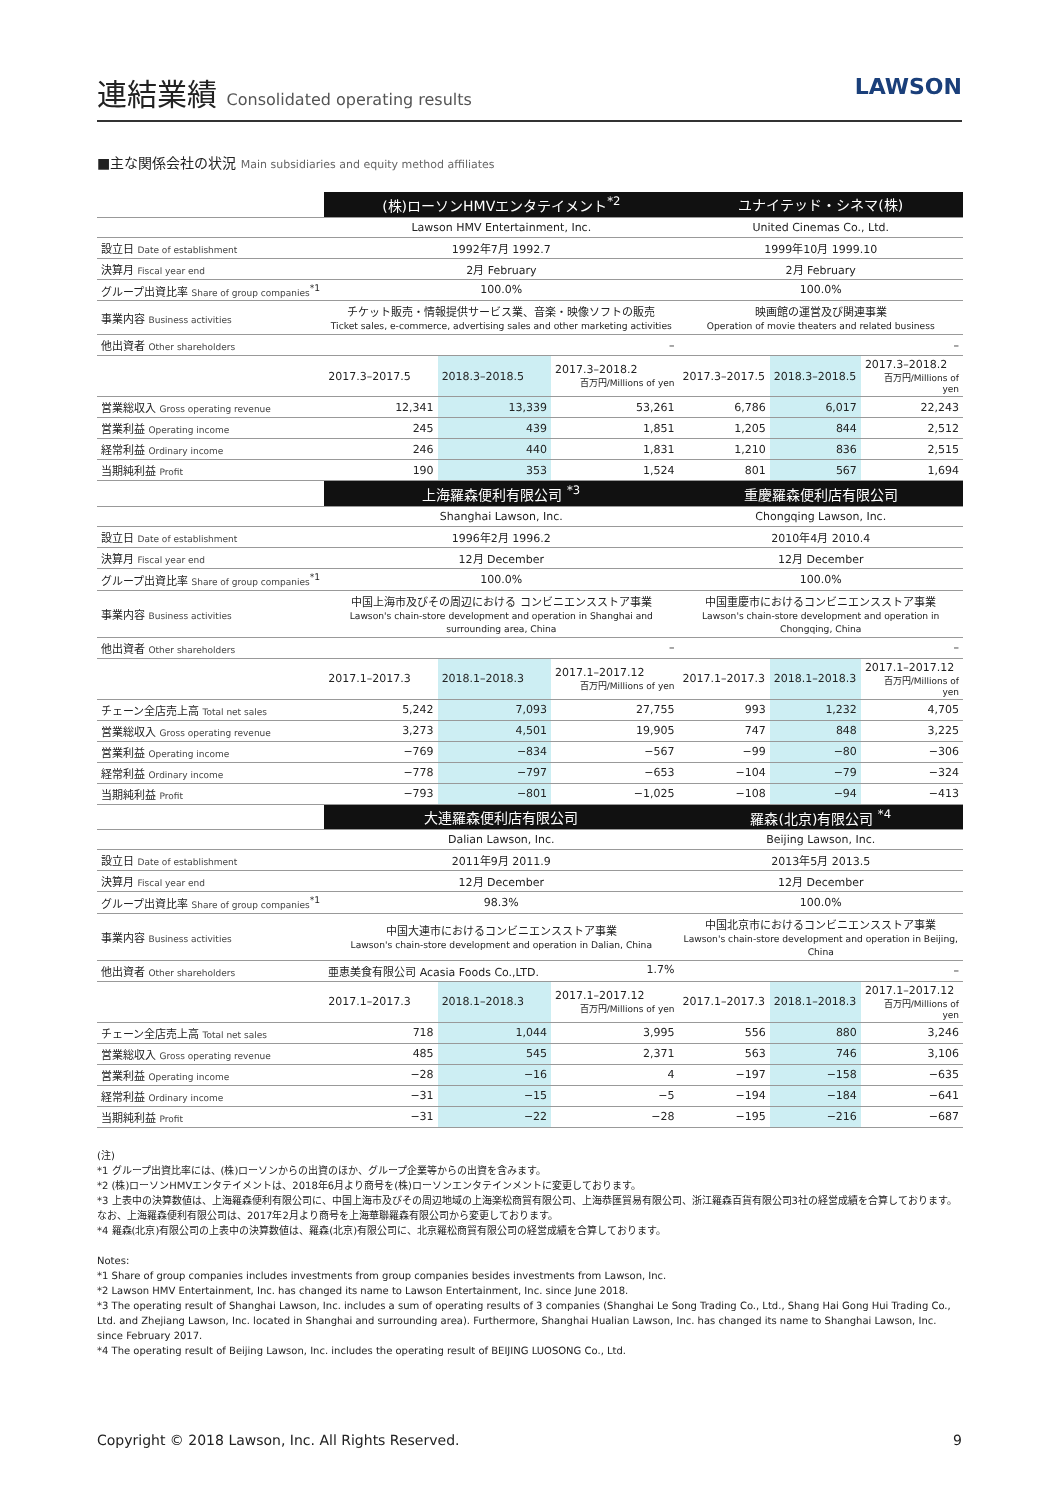連結業績 Consolidated operating results
LAWSON
■主な関係会社の状況 Main subsidiaries and equity method affiliates
| | (株)ローソンHMVエンタテイメント<sup>*2</sup> | | | ユナイテッド・シネマ(株) | | |
| | Lawson HMV Entertainment, Inc. | | | United Cinemas Co., Ltd. | | |
| 設立日 Date of establishment | 1992年7月 1992.7 | | | 1999年10月 1999.10 | | |
| 決算月 Fiscal year end | 2月 February | | | 2月 February | | |
| グループ出資比率 Share of group companies<sup>*1</sup> | 100.0% | | | 100.0% | | |
| 事業内容 Business activities | チケット販売・情報提供サービス業、音楽・映像ソフトの販売 Ticket sales, e-commerce, advertising sales and other marketing activities | | | 映画館の運営及び関連事業 Operation of movie theaters and related business | | |
| 他出資者 Other shareholders | – | | | – | | |
| | 2017.3–2017.5 | 2018.3–2018.5 | 2017.3–2018.2 百万円/Millions of yen | 2017.3–2017.5 | 2018.3–2018.5 | 2017.3–2018.2 百万円/Millions of yen |
| 営業総収入 Gross operating revenue | 12,341 | 13,339 | 53,261 | 6,786 | 6,017 | 22,243 |
| 営業利益 Operating income | 245 | 439 | 1,851 | 1,205 | 844 | 2,512 |
| 経常利益 Ordinary income | 246 | 440 | 1,831 | 1,210 | 836 | 2,515 |
| 当期純利益 Profit | 190 | 353 | 1,524 | 801 | 567 | 1,694 |
| | 上海羅森便利有限公司 <sup>*3</sup> | | | 重慶羅森便利店有限公司 | | |
| | Shanghai Lawson, Inc. | | | Chongqing Lawson, Inc. | | |
| 設立日 Date of establishment | 1996年2月 1996.2 | | | 2010年4月 2010.4 | | |
| 決算月 Fiscal year end | 12月 December | | | 12月 December | | |
| グループ出資比率 Share of group companies<sup>*1</sup> | 100.0% | | | 100.0% | | |
| 事業内容 Business activities | 中国上海市及びその周辺における コンビニエンスストア事業 Lawson's chain-store development and operation in Shanghai and surrounding area, China | | | 中国重慶市におけるコンビニエンスストア事業 Lawson's chain-store development and operation in Chongqing, China | | |
| 他出資者 Other shareholders | – | | | – | | |
| | 2017.1–2017.3 | 2018.1–2018.3 | 2017.1–2017.12 百万円/Millions of yen | 2017.1–2017.3 | 2018.1–2018.3 | 2017.1–2017.12 百万円/Millions of yen |
| チェーン全店売上高 Total net sales | 5,242 | 7,093 | 27,755 | 993 | 1,232 | 4,705 |
| 営業総収入 Gross operating revenue | 3,273 | 4,501 | 19,905 | 747 | 848 | 3,225 |
| 営業利益 Operating income | −769 | −834 | −567 | −99 | −80 | −306 |
| 経常利益 Ordinary income | −778 | −797 | −653 | −104 | −79 | −324 |
| 当期純利益 Profit | −793 | −801 | −1,025 | −108 | −94 | −413 |
| | 大連羅森便利店有限公司 | | | 羅森(北京)有限公司 <sup>*4</sup> | | |
| | Dalian Lawson, Inc. | | | Beijing Lawson, Inc. | | |
| 設立日 Date of establishment | 2011年9月 2011.9 | | | 2013年5月 2013.5 | | |
| 決算月 Fiscal year end | 12月 December | | | 12月 December | | |
| グループ出資比率 Share of group companies<sup>*1</sup> | 98.3% | | | 100.0% | | |
| 事業内容 Business activities | 中国大連市におけるコンビニエンスストア事業 Lawson's chain-store development and operation in Dalian, China | | | 中国北京市におけるコンビニエンスストア事業 Lawson's chain-store development and operation in Beijing, China | | |
| 他出資者 Other shareholders | 亜恵美食有限公司 Acasia Foods Co.,LTD. 1.7% | | | – | | |
| | 2017.1–2017.3 | 2018.1–2018.3 | 2017.1–2017.12 百万円/Millions of yen | 2017.1–2017.3 | 2018.1–2018.3 | 2017.1–2017.12 百万円/Millions of yen |
| チェーン全店売上高 Total net sales | 718 | 1,044 | 3,995 | 556 | 880 | 3,246 |
| 営業総収入 Gross operating revenue | 485 | 545 | 2,371 | 563 | 746 | 3,106 |
| 営業利益 Operating income | −28 | −16 | 4 | −197 | −158 | −635 |
| 経常利益 Ordinary income | −31 | −15 | −5 | −194 | −184 | −641 |
| 当期純利益 Profit | −31 | −22 | −28 | −195 | −216 | −687 |
(注)
*1 グループ出資比率には、(株)ローソンからの出資のほか、グループ企業等からの出資を含みます。
*2 (株)ローソンHMVエンタテイメントは、2018年6月より商号を(株)ローソンエンタテインメントに変更しております。
*3 上表中の決算数値は、上海羅森便利有限公司に、中国上海市及びその周辺地域の上海楽松商貿有限公司、上海恭匯貿易有限公司、浙江羅森百貨有限公司3社の経営成績を合算しております。なお、上海羅森便利有限公司は、2017年2月より商号を上海華聯羅森有限公司から変更しております。
*4 羅森(北京)有限公司の上表中の決算数値は、羅森(北京)有限公司に、北京羅松商貿有限公司の経営成績を合算しております。
Notes:
*1 Share of group companies includes investments from group companies besides investments from Lawson, Inc.
*2 Lawson HMV Entertainment, Inc. has changed its name to Lawson Entertainment, Inc. since June 2018.
*3 The operating result of Shanghai Lawson, Inc. includes a sum of operating results of 3 companies (Shanghai Le Song Trading Co., Ltd., Shang Hai Gong Hui Trading Co., Ltd. and Zhejiang Lawson, Inc. located in Shanghai and surrounding area). Furthermore, Shanghai Hualian Lawson, Inc. has changed its name to Shanghai Lawson, Inc. since February 2017.
*4 The operating result of Beijing Lawson, Inc. includes the operating result of BEIJING LUOSONG Co., Ltd.
Copyright © 2018 Lawson, Inc. All Rights Reserved. 9